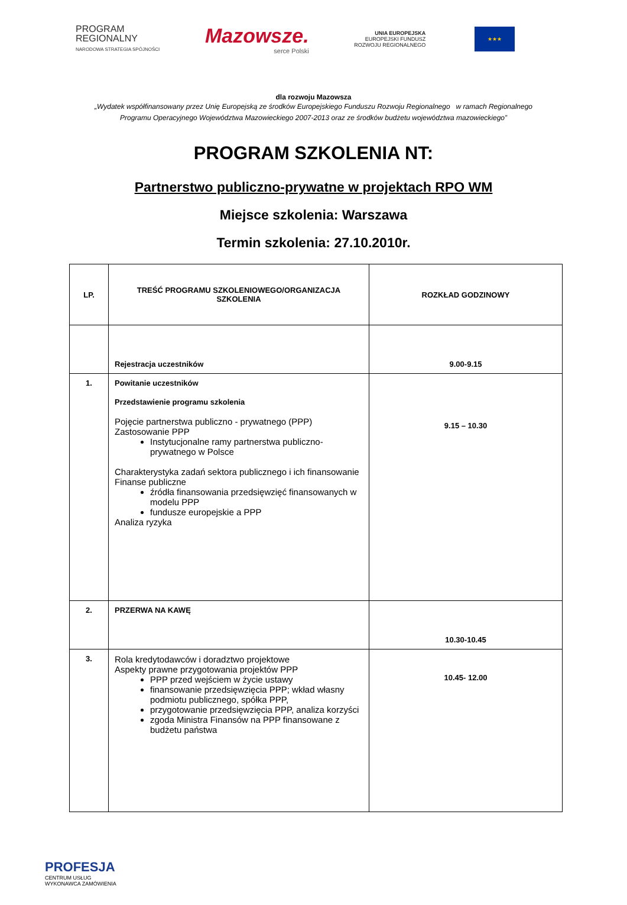PROGRAM
REGIONALNY
NARODOWA STRATEGIA SPÓJNOŚCI
Mazowsze.
serce Polski
UNIA EUROPEJSKA
EUROPEJSKI FUNDUSZ
ROZWOJU REGIONALNEGO
★★★
dla rozwoju Mazowsza
„Wydatek współfinansowany przez Unię Europejską ze środków Europejskiego Funduszu Rozwoju Regionalnego w ramach Regionalnego
Programu Operacyjnego Województwa Mazowieckiego 2007-2013 oraz ze środków budżetu województwa mazowieckiego”
PROGRAM SZKOLENIA NT:
Partnerstwo publiczno-prywatne w projektach RPO WM
Miejsce szkolenia: Warszawa
Termin szkolenia: 27.10.2010r.
| LP. | TREŚĆ PROGRAMU SZKOLENIOWEGO/ORGANIZACJA SZKOLENIA | ROZKŁAD GODZINOWY |
| --- | --- | --- |
| | Rejestracja uczestników | 9.00-9.15 |
| 1. | Powitanie uczestników Przedstawienie programu szkolenia Pojęcie partnerstwa publiczno - prywatnego (PPP) Zastosowanie PPP Instytucjonalne ramy partnerstwa publiczno-prywatnego w Polsce Charakterystyka zadań sektora publicznego i ich finansowanie Finanse publiczne źródła finansowania przedsięwzięć finansowanych w modelu PPP fundusze europejskie a PPP Analiza ryzyka | 9.15 – 10.30 |
| 2. | PRZERWA NA KAWĘ | 10.30-10.45 |
| 3. | Rola kredytodawców i doradztwo projektowe Aspekty prawne przygotowania projektów PPP PPP przed wejściem w życie ustawy finansowanie przedsięwzięcia PPP; wkład własny podmiotu publicznego, spółka PPP, przygotowanie przedsięwzięcia PPP, analiza korzyści zgoda Ministra Finansów na PPP finansowane z budżetu państwa | 10.45- 12.00 |
PROFESJA
CENTRUM USŁUG
WYKONAWCA ZAMÓWIENIA